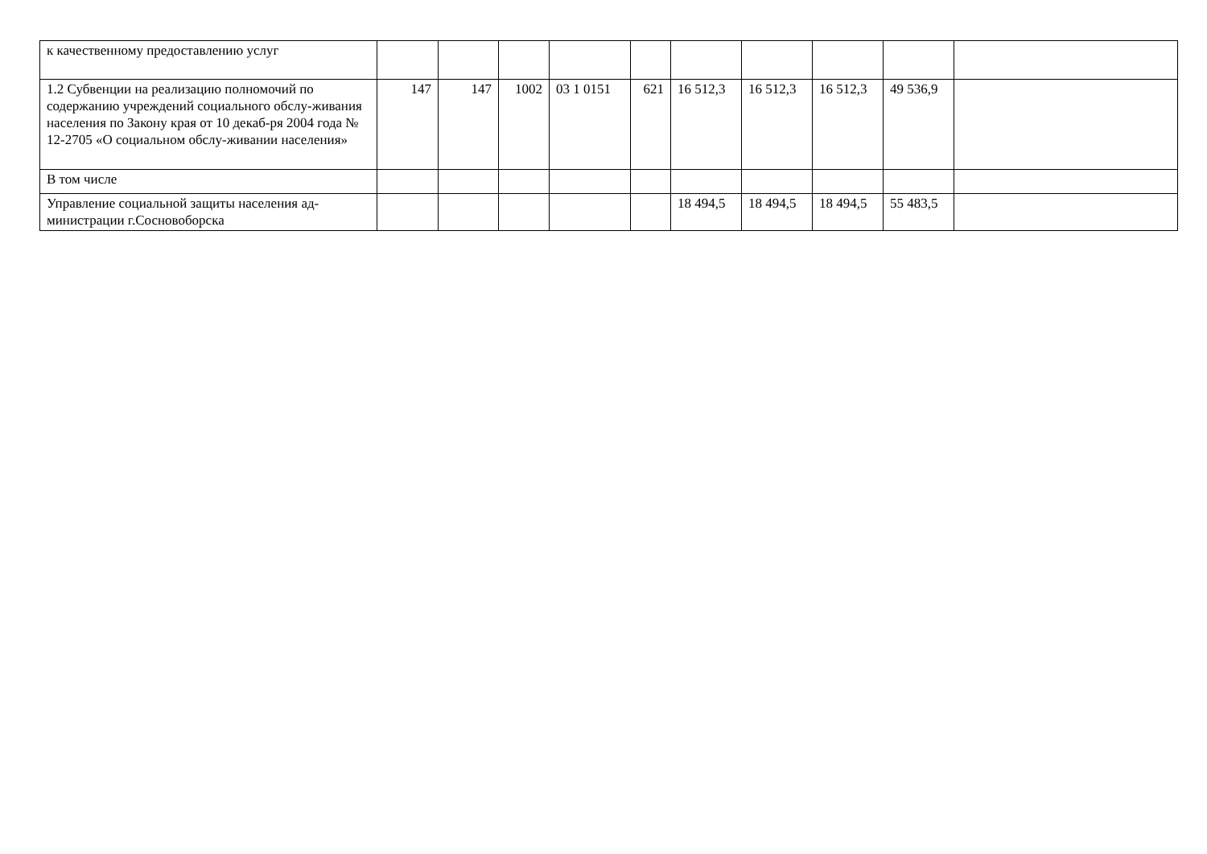| к качественному предоставлению услуг | | | | | | | | | | |
| 1.2 Субвенции на реализацию полномочий по содержанию учреждений социального обслу-живания населения по Закону края от 10 декаб-ря 2004 года № 12-2705 «О социальном обслу-живании населения» | 147 | 147 | 1002 | 03 1 0151 | 621 | 16 512,3 | 16 512,3 | 16 512,3 | 49 536,9 | |
| В том числе | | | | | | | | | | |
| Управление социальной защиты населения ад-министрации г.Сосновоборска | | | | | | 18 494,5 | 18 494,5 | 18 494,5 | 55 483,5 | |